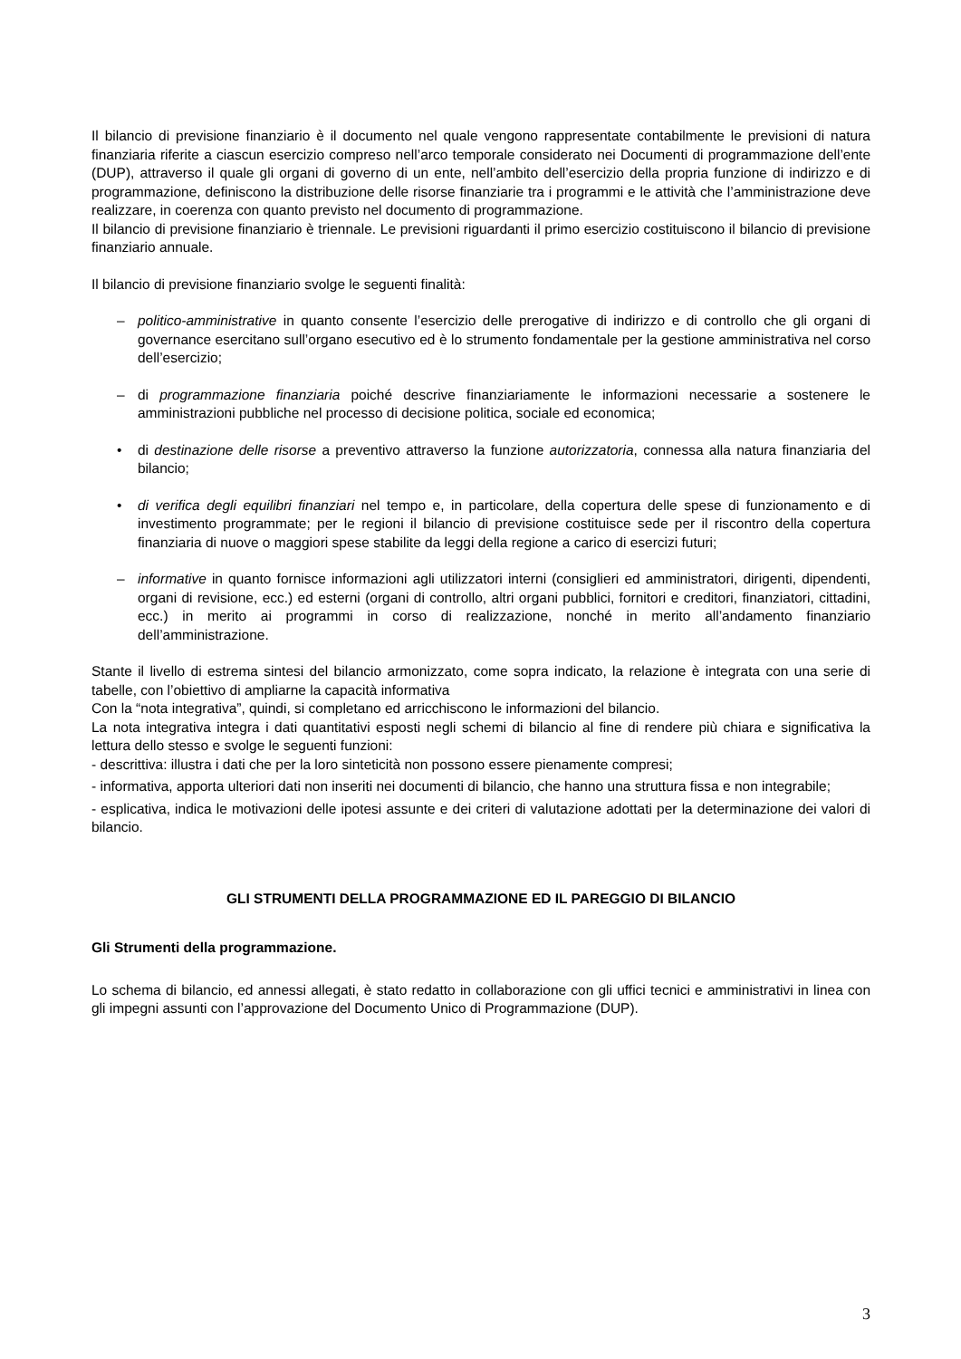Il bilancio di previsione finanziario è il documento nel quale vengono rappresentate contabilmente le previsioni di natura finanziaria riferite a ciascun esercizio compreso nell’arco temporale considerato nei Documenti di programmazione dell’ente (DUP), attraverso il quale gli organi di governo di un ente, nell’ambito dell’esercizio della propria funzione di indirizzo e di programmazione, definiscono la distribuzione delle risorse finanziarie tra i programmi e le attività che l’amministrazione deve realizzare, in coerenza con quanto previsto nel documento di programmazione.
Il bilancio di previsione finanziario è triennale. Le previsioni riguardanti il primo esercizio costituiscono il bilancio di previsione finanziario annuale.
Il bilancio di previsione finanziario svolge le seguenti finalità:
– politico-amministrative in quanto consente l’esercizio delle prerogative di indirizzo e di controllo che gli organi di governance esercitano sull’organo esecutivo ed è lo strumento fondamentale per la gestione amministrativa nel corso dell’esercizio;
– di programmazione finanziaria poiché descrive finanziariamente le informazioni necessarie a sostenere le amministrazioni pubbliche nel processo di decisione politica, sociale ed economica;
• di destinazione delle risorse a preventivo attraverso la funzione autorizzatoria, connessa alla natura finanziaria del bilancio;
• di verifica degli equilibri finanziari nel tempo e, in particolare, della copertura delle spese di funzionamento e di investimento programmate; per le regioni il bilancio di previsione costituisce sede per il riscontro della copertura finanziaria di nuove o maggiori spese stabilite da leggi della regione a carico di esercizi futuri;
– informative in quanto fornisce informazioni agli utilizzatori interni (consiglieri ed amministratori, dirigenti, dipendenti, organi di revisione, ecc.) ed esterni (organi di controllo, altri organi pubblici, fornitori e creditori, finanziatori, cittadini, ecc.) in merito ai programmi in corso di realizzazione, nonché in merito all’andamento finanziario dell’amministrazione.
Stante il livello di estrema sintesi del bilancio armonizzato, come sopra indicato, la relazione è integrata con una serie di tabelle, con l’obiettivo di ampliarne la capacità informativa
Con la “nota integrativa”, quindi, si completano ed arricchiscono le informazioni del bilancio.
La nota integrativa integra i dati quantitativi esposti negli schemi di bilancio al fine di rendere più chiara e significativa la lettura dello stesso e svolge le seguenti funzioni:
- descrittiva: illustra i dati che per la loro sinteticità non possono essere pienamente compresi;
- informativa, apporta ulteriori dati non inseriti nei documenti di bilancio, che hanno una struttura fissa e non integrabile;
- esplicativa, indica le motivazioni delle ipotesi assunte e dei criteri di valutazione adottati per la determinazione dei valori di bilancio.
GLI STRUMENTI DELLA PROGRAMMAZIONE ED IL PAREGGIO DI BILANCIO
Gli Strumenti della programmazione.
Lo schema di bilancio, ed annessi allegati, è stato redatto in collaborazione con gli uffici tecnici e amministrativi in linea con gli impegni assunti con l’approvazione del Documento Unico di Programmazione (DUP).
3